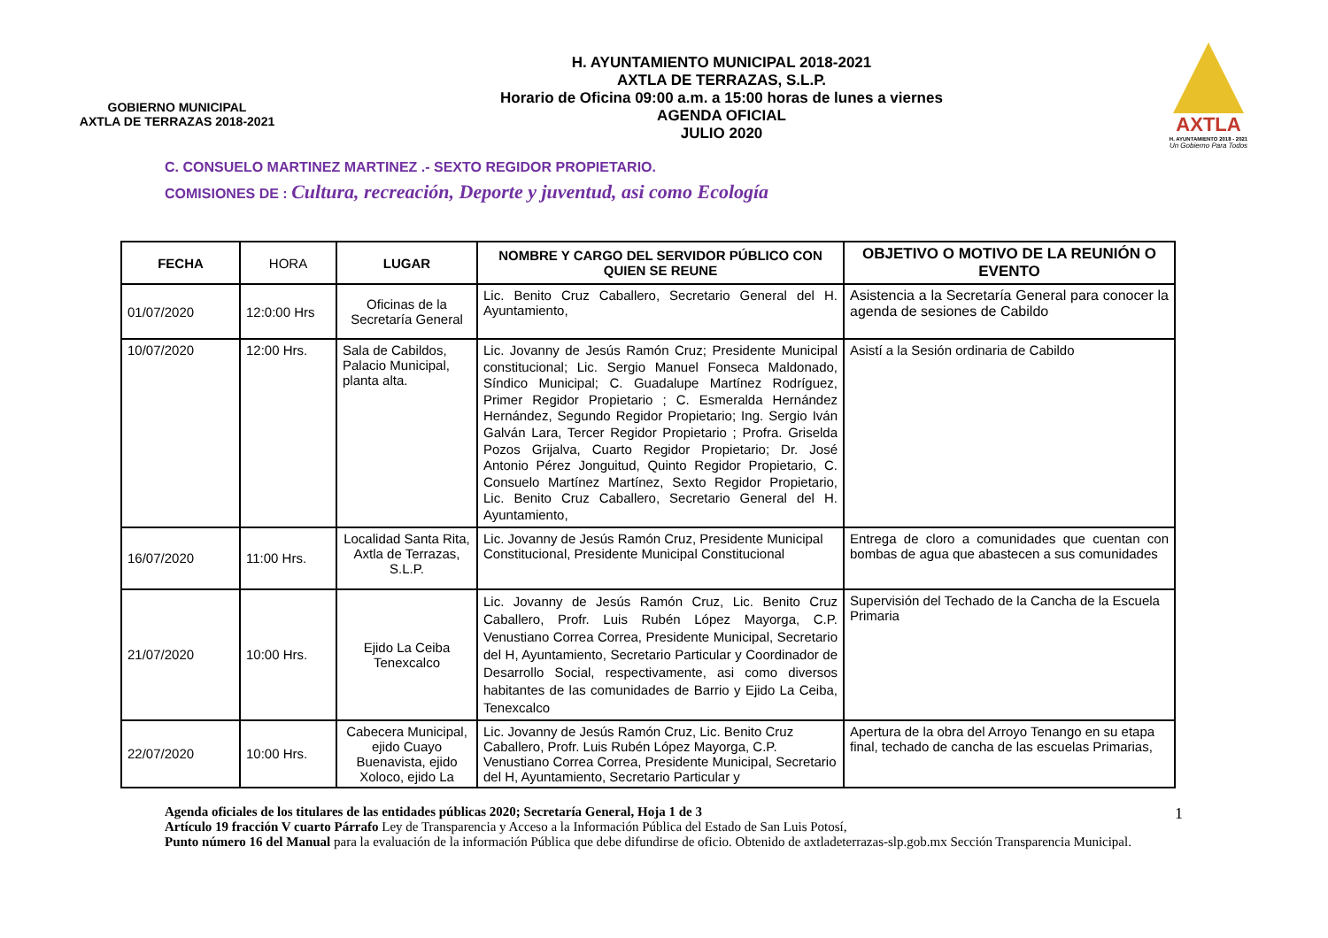GOBIERNO MUNICIPAL
AXTLA DE TERRAZAS 2018-2021
H. AYUNTAMIENTO MUNICIPAL 2018-2021
AXTLA DE TERRAZAS, S.L.P.
Horario de Oficina 09:00 a.m. a 15:00 horas de lunes a viernes
AGENDA OFICIAL
JULIO 2020
AXTLA
H. AYUNTAMIENTO 2018 - 2021
Un Gobierno Para Todos
C. CONSUELO MARTINEZ MARTINEZ .- SEXTO REGIDOR PROPIETARIO.
COMISIONES DE : Cultura, recreación, Deporte y juventud, asi como Ecología
| FECHA | HORA | LUGAR | NOMBRE Y CARGO DEL SERVIDOR PÚBLICO CON QUIEN SE REUNE | OBJETIVO O MOTIVO DE LA REUNIÓN O EVENTO |
| --- | --- | --- | --- | --- |
| 01/07/2020 | 12:0:00 Hrs | Oficinas de la Secretaría General | Lic. Benito Cruz Caballero, Secretario General del H. Ayuntamiento, | Asistencia a la Secretaría General para conocer la agenda de sesiones de Cabildo |
| 10/07/2020 | 12:00 Hrs. | Sala de Cabildos, Palacio Municipal, planta alta. | Lic. Jovanny de Jesús Ramón Cruz; Presidente Municipal constitucional; Lic. Sergio Manuel Fonseca Maldonado, Síndico Municipal; C. Guadalupe Martínez Rodríguez, Primer Regidor Propietario ; C. Esmeralda Hernández Hernández, Segundo Regidor Propietario; Ing. Sergio Iván Galván Lara, Tercer Regidor Propietario ; Profra. Griselda Pozos Grijalva, Cuarto Regidor Propietario; Dr. José Antonio Pérez Jonguitud, Quinto Regidor Propietario, C. Consuelo Martínez Martínez, Sexto Regidor Propietario, Lic. Benito Cruz Caballero, Secretario General del H. Ayuntamiento, | Asistí a la Sesión ordinaria de Cabildo |
| 16/07/2020 | 11:00 Hrs. | Localidad Santa Rita, Axtla de Terrazas, S.L.P. | Lic. Jovanny de Jesús Ramón Cruz, Presidente Municipal Constitucional, Presidente Municipal Constitucional | Entrega de cloro a comunidades que cuentan con bombas de agua que abastecen a sus comunidades |
| 21/07/2020 | 10:00 Hrs. | Ejido La Ceiba Tenexcalco | Lic. Jovanny de Jesús Ramón Cruz, Lic. Benito Cruz Caballero, Profr. Luis Rubén López Mayorga, C.P. Venustiano Correa Correa, Presidente Municipal, Secretario del H, Ayuntamiento, Secretario Particular y Coordinador de Desarrollo Social, respectivamente, asi como diversos habitantes de las comunidades de Barrio y Ejido La Ceiba, Tenexcalco | Supervisión del Techado de la Cancha de la Escuela Primaria |
| 22/07/2020 | 10:00 Hrs. | Cabecera Municipal, ejido Cuayo Buenavista, ejido Xoloco, ejido La | Lic. Jovanny de Jesús Ramón Cruz, Lic. Benito Cruz Caballero, Profr. Luis Rubén López Mayorga, C.P. Venustiano Correa Correa, Presidente Municipal, Secretario del H, Ayuntamiento, Secretario Particular y | Apertura de la obra del Arroyo Tenango en su etapa final, techado de cancha de las escuelas Primarias, |
1 Agenda oficiales de los titulares de las entidades públicas 2020; Secretaría General, Hoja 1 de 3
Artículo 19 fracción V cuarto Párrafo Ley de Transparencia y Acceso a la Información Pública del Estado de San Luis Potosí,
Punto número 16 del Manual para la evaluación de la información Pública que debe difundirse de oficio. Obtenido de axtladeterrazas-slp.gob.mx Sección Transparencia Municipal.